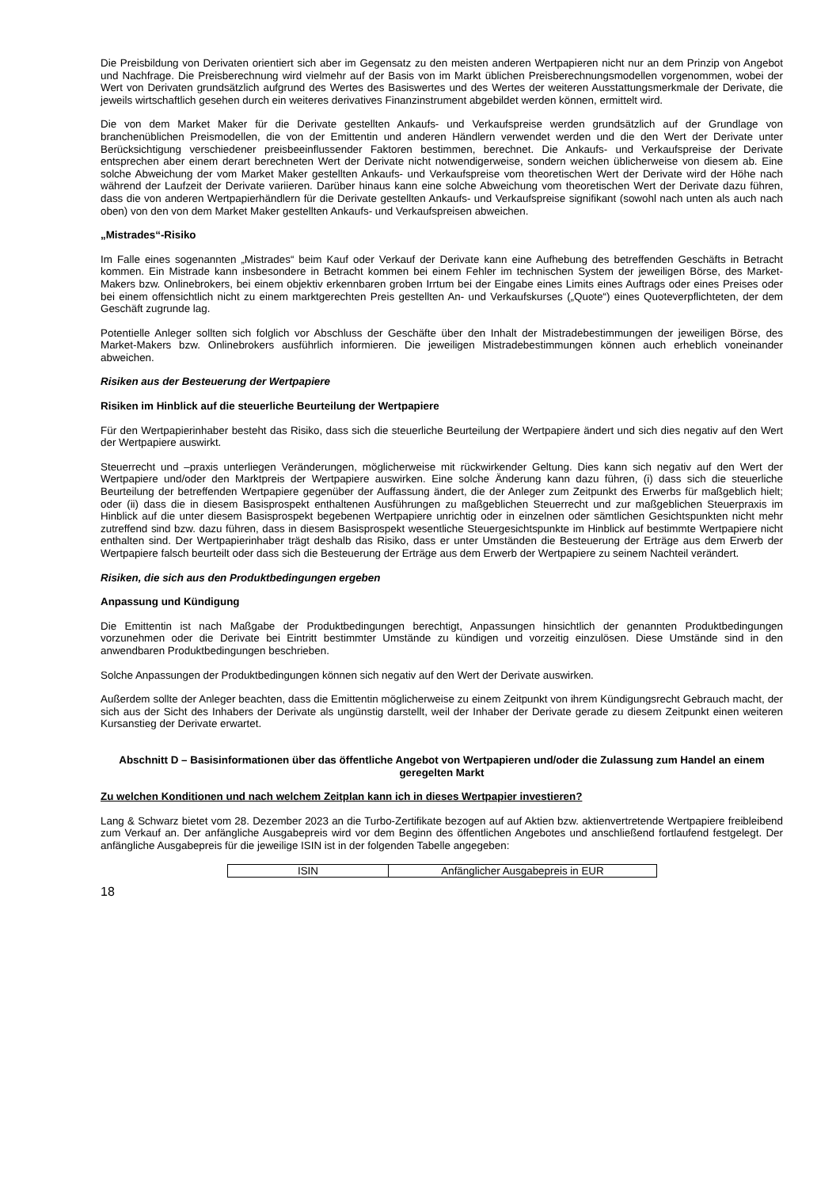Die Preisbildung von Derivaten orientiert sich aber im Gegensatz zu den meisten anderen Wertpapieren nicht nur an dem Prinzip von Angebot und Nachfrage. Die Preisberechnung wird vielmehr auf der Basis von im Markt üblichen Preisberechnungsmodellen vorgenommen, wobei der Wert von Derivaten grundsätzlich aufgrund des Wertes des Basiswertes und des Wertes der weiteren Ausstattungsmerkmale der Derivate, die jeweils wirtschaftlich gesehen durch ein weiteres derivatives Finanzinstrument abgebildet werden können, ermittelt wird.
Die von dem Market Maker für die Derivate gestellten Ankaufs- und Verkaufspreise werden grundsätzlich auf der Grundlage von branchenüblichen Preismodellen, die von der Emittentin und anderen Händlern verwendet werden und die den Wert der Derivate unter Berücksichtigung verschiedener preisbeeinflussender Faktoren bestimmen, berechnet. Die Ankaufs- und Verkaufspreise der Derivate entsprechen aber einem derart berechneten Wert der Derivate nicht notwendigerweise, sondern weichen üblicherweise von diesem ab. Eine solche Abweichung der vom Market Maker gestellten Ankaufs- und Verkaufspreise vom theoretischen Wert der Derivate wird der Höhe nach während der Laufzeit der Derivate variieren. Darüber hinaus kann eine solche Abweichung vom theoretischen Wert der Derivate dazu führen, dass die von anderen Wertpapierhändlern für die Derivate gestellten Ankaufs- und Verkaufspreise signifikant (sowohl nach unten als auch nach oben) von den von dem Market Maker gestellten Ankaufs- und Verkaufspreisen abweichen.
„Mistrades“-Risiko
Im Falle eines sogenannten „Mistrades“ beim Kauf oder Verkauf der Derivate kann eine Aufhebung des betreffenden Geschäfts in Betracht kommen. Ein Mistrade kann insbesondere in Betracht kommen bei einem Fehler im technischen System der jeweiligen Börse, des Market-Makers bzw. Onlinebrokers, bei einem objektiv erkennbaren groben Irrtum bei der Eingabe eines Limits eines Auftrags oder eines Preises oder bei einem offensichtlich nicht zu einem marktgerechten Preis gestellten An- und Verkaufskurses („Quote“) eines Quoteverpflichteten, der dem Geschäft zugrunde lag.
Potentielle Anleger sollten sich folglich vor Abschluss der Geschäfte über den Inhalt der Mistradebestimmungen der jeweiligen Börse, des Market-Makers bzw. Onlinebrokers ausführlich informieren. Die jeweiligen Mistradebestimmungen können auch erheblich voneinander abweichen.
Risiken aus der Besteuerung der Wertpapiere
Risiken im Hinblick auf die steuerliche Beurteilung der Wertpapiere
Für den Wertpapierinhaber besteht das Risiko, dass sich die steuerliche Beurteilung der Wertpapiere ändert und sich dies negativ auf den Wert der Wertpapiere auswirkt.
Steuerrecht und –praxis unterliegen Veränderungen, möglicherweise mit rückwirkender Geltung. Dies kann sich negativ auf den Wert der Wertpapiere und/oder den Marktpreis der Wertpapiere auswirken. Eine solche Änderung kann dazu führen, (i) dass sich die steuerliche Beurteilung der betreffenden Wertpapiere gegenüber der Auffassung ändert, die der Anleger zum Zeitpunkt des Erwerbs für maßgeblich hielt; oder (ii) dass die in diesem Basisprospekt enthaltenen Ausführungen zu maßgeblichen Steuerrecht und zur maßgeblichen Steuerpraxis im Hinblick auf die unter diesem Basisprospekt begebenen Wertpapiere unrichtig oder in einzelnen oder sämtlichen Gesichtspunkten nicht mehr zutreffend sind bzw. dazu führen, dass in diesem Basisprospekt wesentliche Steuergesichtspunkte im Hinblick auf bestimmte Wertpapiere nicht enthalten sind. Der Wertpapierinhaber trägt deshalb das Risiko, dass er unter Umständen die Besteuerung der Erträge aus dem Erwerb der Wertpapiere falsch beurteilt oder dass sich die Besteuerung der Erträge aus dem Erwerb der Wertpapiere zu seinem Nachteil verändert.
Risiken, die sich aus den Produktbedingungen ergeben
Anpassung und Kündigung
Die Emittentin ist nach Maßgabe der Produktbedingungen berechtigt, Anpassungen hinsichtlich der genannten Produktbedingungen vorzunehmen oder die Derivate bei Eintritt bestimmter Umstände zu kündigen und vorzeitig einzulösen. Diese Umstände sind in den anwendbaren Produktbedingungen beschrieben.
Solche Anpassungen der Produktbedingungen können sich negativ auf den Wert der Derivate auswirken.
Außerdem sollte der Anleger beachten, dass die Emittentin möglicherweise zu einem Zeitpunkt von ihrem Kündigungsrecht Gebrauch macht, der sich aus der Sicht des Inhabers der Derivate als ungünstig darstellt, weil der Inhaber der Derivate gerade zu diesem Zeitpunkt einen weiteren Kursanstieg der Derivate erwartet.
Abschnitt D – Basisinformationen über das öffentliche Angebot von Wertpapieren und/oder die Zulassung zum Handel an einem geregelten Markt
Zu welchen Konditionen und nach welchem Zeitplan kann ich in dieses Wertpapier investieren?
Lang & Schwarz bietet vom 28. Dezember 2023 an die Turbo-Zertifikate bezogen auf auf Aktien bzw. aktienvertretende Wertpapiere freibleibend zum Verkauf an. Der anfängliche Ausgabepreis wird vor dem Beginn des öffentlichen Angebotes und anschließend fortlaufend festgelegt. Der anfängliche Ausgabepreis für die jeweilige ISIN ist in der folgenden Tabelle angegeben:
| ISIN | Anfänglicher Ausgabepreis in EUR |
18